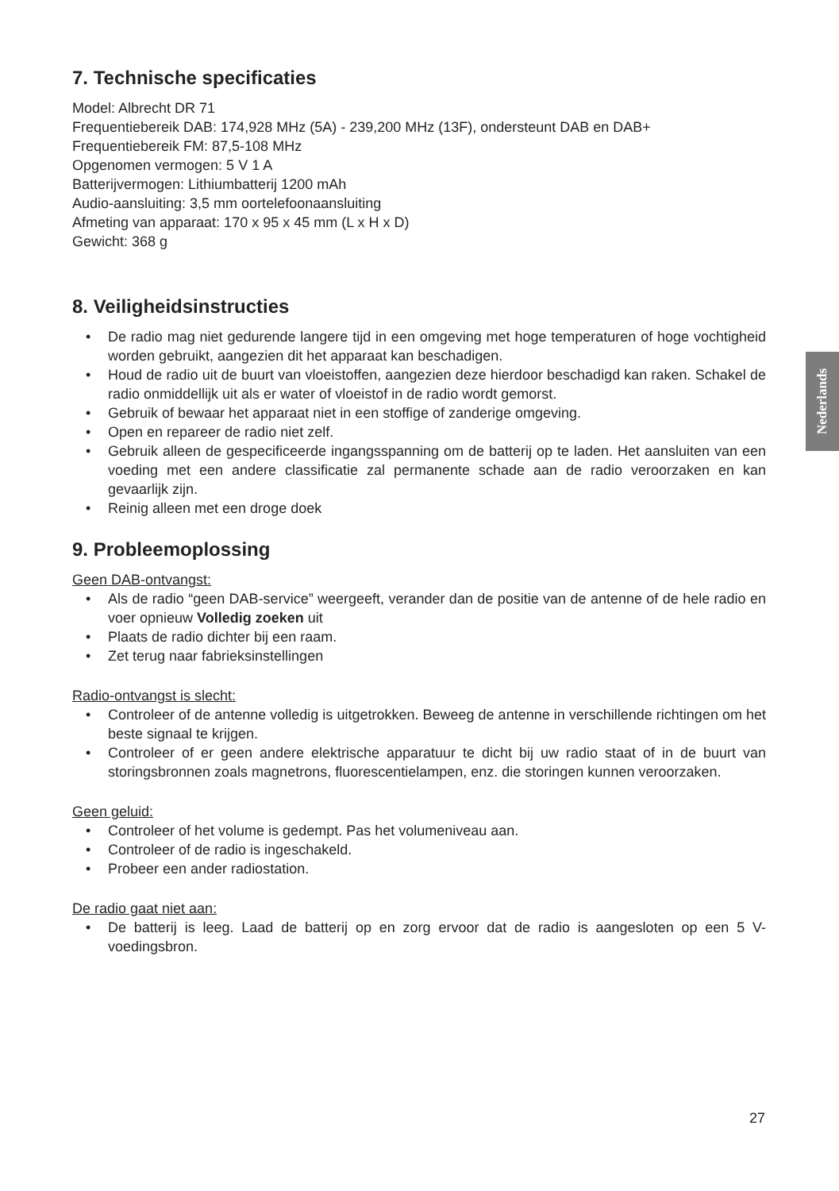Nederlands
7. Technische specificaties
Model: Albrecht DR 71
Frequentiebereik DAB: 174,928 MHz (5A) - 239,200 MHz (13F), ondersteunt DAB en DAB+
Frequentiebereik FM: 87,5-108 MHz
Opgenomen vermogen: 5 V 1 A
Batterijvermogen: Lithiumbatterij 1200 mAh
Audio-aansluiting: 3,5 mm oortelefoonaansluiting
Afmeting van apparaat: 170 x 95 x 45 mm (L x H x D)
Gewicht: 368 g
8. Veiligheidsinstructies
• De radio mag niet gedurende langere tijd in een omgeving met hoge temperaturen of hoge vochtigheid worden gebruikt, aangezien dit het apparaat kan beschadigen.
• Houd de radio uit de buurt van vloeistoffen, aangezien deze hierdoor beschadigd kan raken. Schakel de radio onmiddellijk uit als er water of vloeistof in de radio wordt gemorst.
• Gebruik of bewaar het apparaat niet in een stoffige of zanderige omgeving.
• Open en repareer de radio niet zelf.
• Gebruik alleen de gespecificeerde ingangsspanning om de batterij op te laden. Het aansluiten van een voeding met een andere classificatie zal permanente schade aan de radio veroorzaken en kan gevaarlijk zijn.
• Reinig alleen met een droge doek
9. Probleemoplossing
Geen DAB-ontvangst:
• Als de radio “geen DAB-service” weergeeft, verander dan de positie van de antenne of de hele radio en voer opnieuw Volledig zoeken uit
• Plaats de radio dichter bij een raam.
• Zet terug naar fabrieksinstellingen
Radio-ontvangst is slecht:
• Controleer of de antenne volledig is uitgetrokken. Beweeg de antenne in verschillende richtingen om het beste signaal te krijgen.
• Controleer of er geen andere elektrische apparatuur te dicht bij uw radio staat of in de buurt van storingsbronnen zoals magnetrons, fluorescentielampen, enz. die storingen kunnen veroorzaken.
Geen geluid:
• Controleer of het volume is gedempt. Pas het volumeniveau aan.
• Controleer of de radio is ingeschakeld.
• Probeer een ander radiostation.
De radio gaat niet aan:
• De batterij is leeg. Laad de batterij op en zorg ervoor dat de radio is aangesloten op een 5 V-voedingsbron.
27